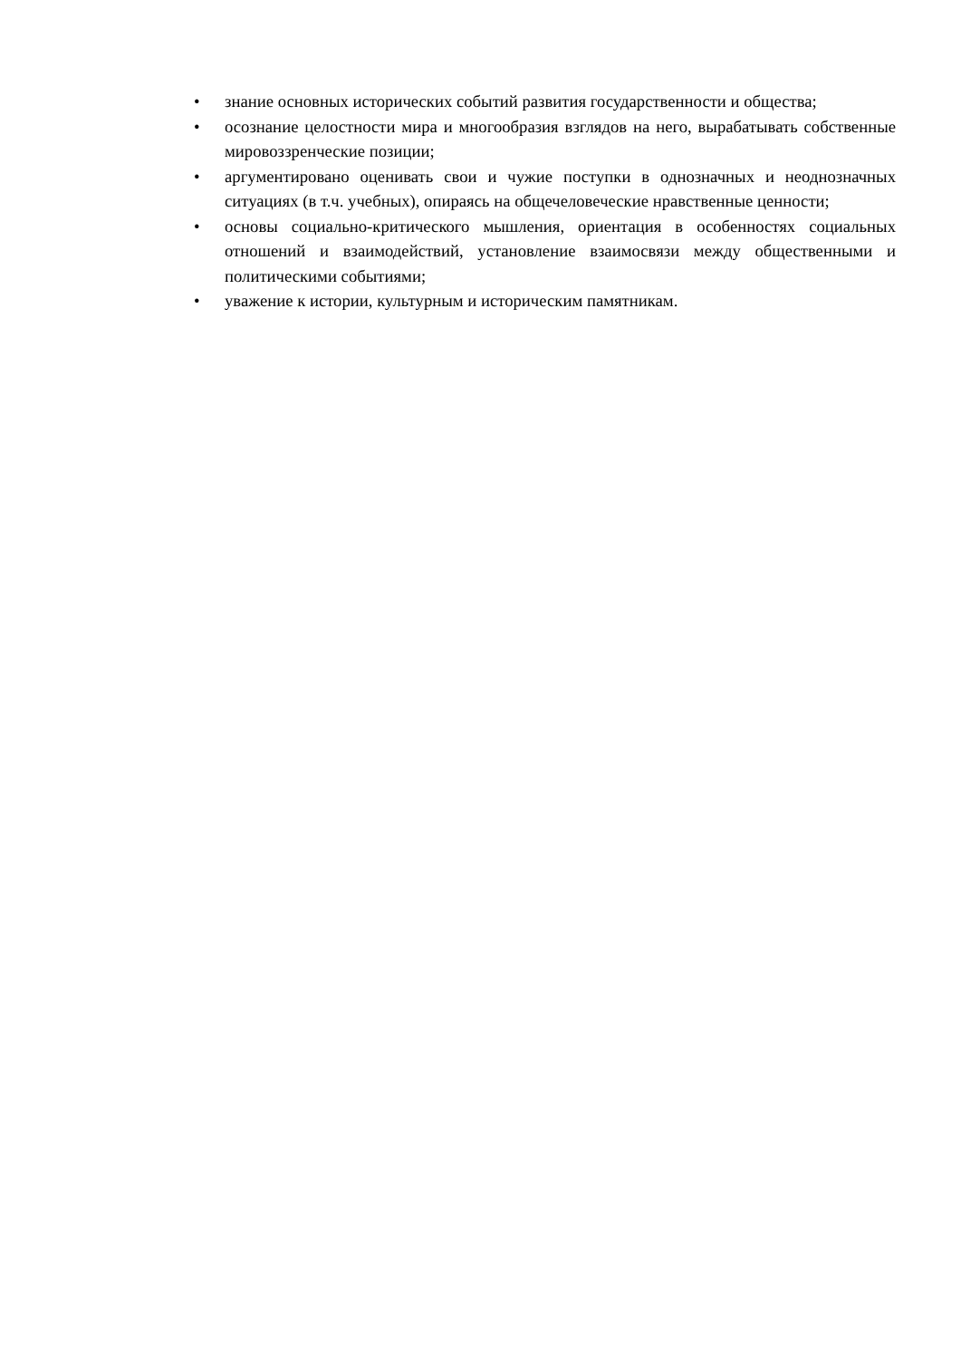• знание основных исторических событий развития государственности и общества;
• осознание целостности мира и многообразия взглядов на него, вырабатывать собственные мировоззренческие позиции;
• аргументировано оценивать свои и чужие поступки в однозначных и неоднозначных ситуациях (в т.ч. учебных), опираясь на общечеловеческие нравственные ценности;
• основы социально-критического мышления, ориентация в особенностях социальных отношений и взаимодействий, установление взаимосвязи между общественными и политическими событиями;
• уважение к истории, культурным и историческим памятникам.